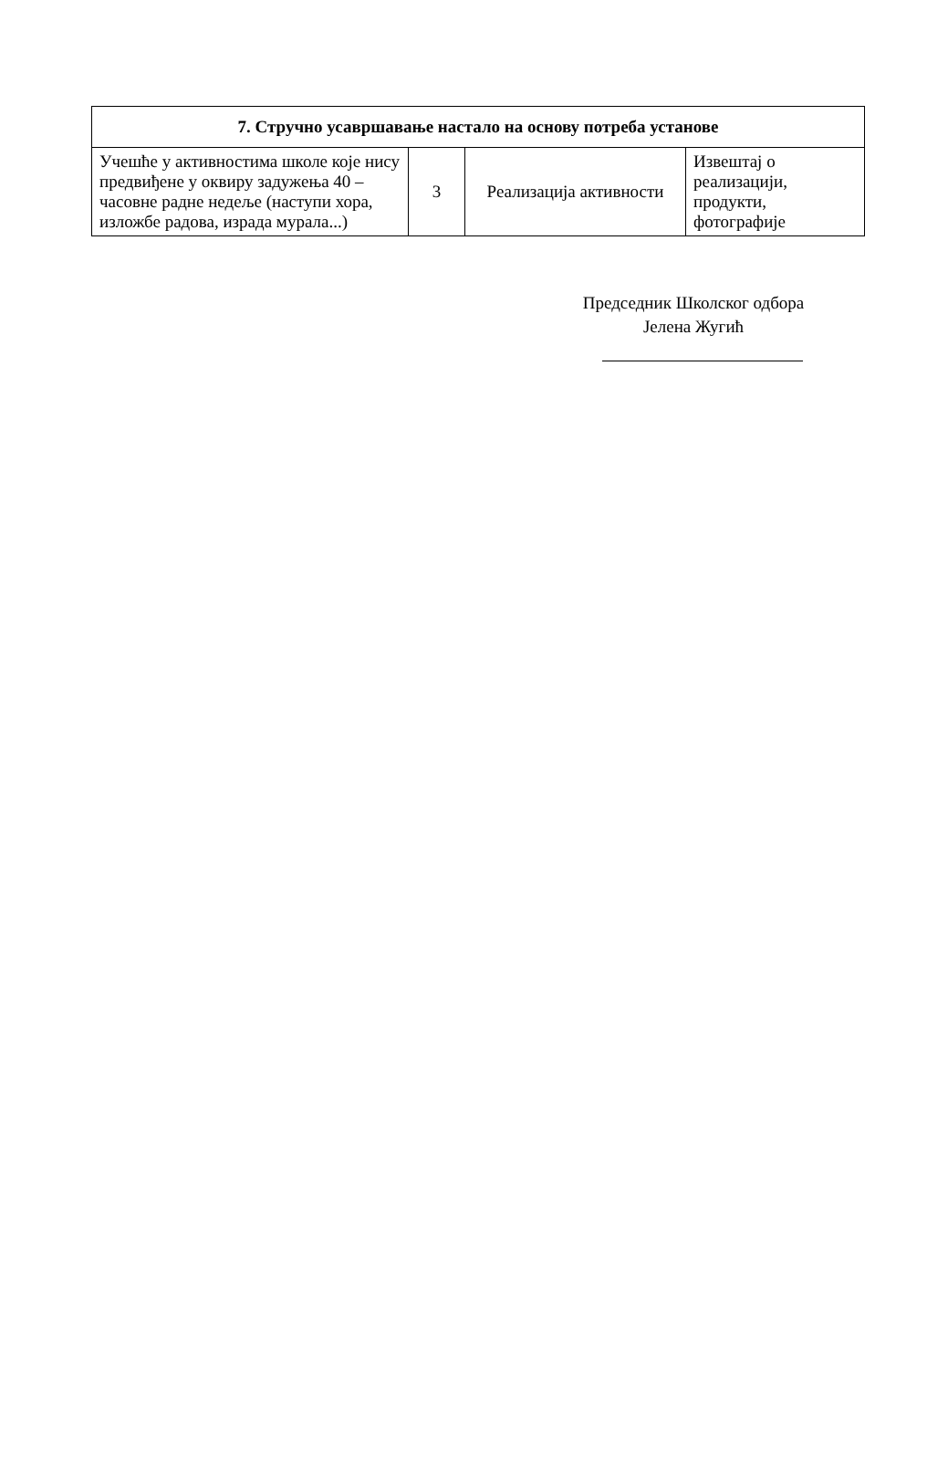| 7. Стручно усавршавање настало на основу потреба установе | | | |
| --- | --- | --- | --- |
| Учешће у активностима школе које нису предвиђене у оквиру задужења 40 – часовне радне недеље (наступи хора, изложбе радова, израда мурала...) | 3 | Реализација активности | Извештај о реализацији, продукти, фотографије |
Председник Школског одбора
Јелена Жугић